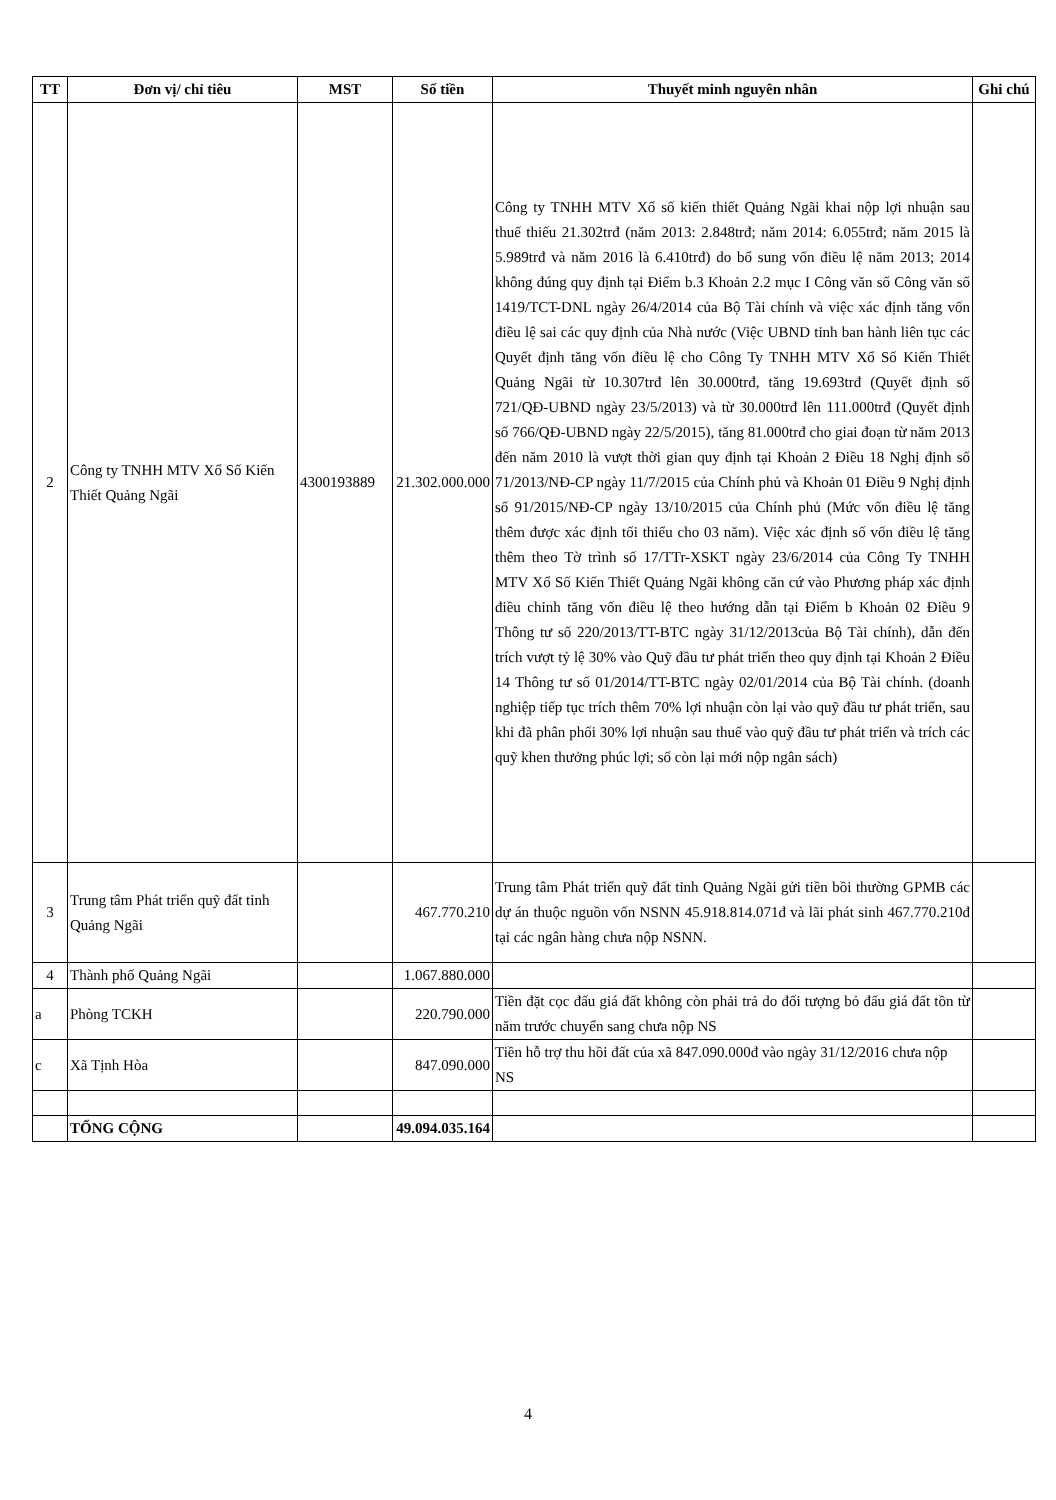| TT | Đơn vị/ chỉ tiêu | MST | Số tiền | Thuyết minh nguyên nhân | Ghi chú |
| --- | --- | --- | --- | --- | --- |
| 2 | Công ty TNHH MTV Xổ Số Kiến Thiết Quảng Ngãi | 4300193889 | 21.302.000.000 | Công ty TNHH MTV Xổ số kiến thiết Quảng Ngãi khai nộp lợi nhuận sau thuế thiếu 21.302trđ (năm 2013: 2.848trđ; năm 2014: 6.055trđ; năm 2015 là 5.989trđ và năm 2016 là 6.410trđ) do bổ sung vốn điều lệ năm 2013; 2014 không đúng quy định tại Điểm b.3 Khoản 2.2 mục I Công văn số Công văn số 1419/TCT-DNL ngày 26/4/2014 của Bộ Tài chính và việc xác định tăng vốn điều lệ sai các quy định của Nhà nước (Việc UBND tỉnh ban hành liên tục các Quyết định tăng vốn điều lệ cho Công Ty TNHH MTV Xổ Số Kiến Thiết Quảng Ngãi từ 10.307trđ lên 30.000trđ, tăng 19.693trđ (Quyết định số 721/QĐ-UBND ngày 23/5/2013) và từ 30.000trđ lên 111.000trđ (Quyết định số 766/QĐ-UBND ngày 22/5/2015), tăng 81.000trđ cho giai đoạn từ năm 2013 đến năm 2010 là vượt thời gian quy định tại Khoản 2 Điều 18 Nghị định số 71/2013/NĐ-CP ngày 11/7/2015 của Chính phủ và Khoản 01 Điều 9 Nghị định số 91/2015/NĐ-CP ngày 13/10/2015 của Chính phủ (Mức vốn điều lệ tăng thêm được xác định tối thiểu cho 03 năm). Việc xác định số vốn điều lệ tăng thêm theo Tờ trình số 17/TTr-XSKT ngày 23/6/2014 của Công Ty TNHH MTV Xổ Số Kiến Thiết Quảng Ngãi không căn cứ vào Phương pháp xác định điều chỉnh tăng vốn điều lệ theo hướng dẫn tại Điểm b Khoản 02 Điều 9 Thông tư số 220/2013/TT-BTC ngày 31/12/2013của Bộ Tài chính), dẫn đến trích vượt tỷ lệ 30% vào Quỹ đầu tư phát triển theo quy định tại Khoản 2 Điều 14 Thông tư số 01/2014/TT-BTC ngày 02/01/2014 của Bộ Tài chính. (doanh nghiệp tiếp tục trích thêm 70% lợi nhuận còn lại vào quỹ đầu tư phát triển, sau khi đã phân phối 30% lợi nhuận sau thuế vào quỹ đầu tư phát triển và trích các quỹ khen thưởng phúc lợi; số còn lại mới nộp ngân sách) | |
| 3 | Trung tâm Phát triển quỹ đất tỉnh Quảng Ngãi | | 467.770.210 | Trung tâm Phát triển quỹ đất tỉnh Quảng Ngãi gửi tiền bồi thường GPMB các dự án thuộc nguồn vốn NSNN 45.918.814.071đ và lãi phát sinh 467.770.210đ tại các ngân hàng chưa nộp NSNN. | |
| 4 | Thành phố Quảng Ngãi | | 1.067.880.000 | | |
| a | Phòng TCKH | | 220.790.000 | Tiền đặt cọc đấu giá đất không còn phải trả do đối tượng bỏ đấu giá đất tồn từ năm trước chuyển sang chưa nộp NS | |
| c | Xã Tịnh Hòa | | 847.090.000 | Tiền hỗ trợ thu hồi đất của xã 847.090.000đ vào ngày 31/12/2016 chưa nộp NS | |
| | TỔNG CỘNG | | 49.094.035.164 | | |
4